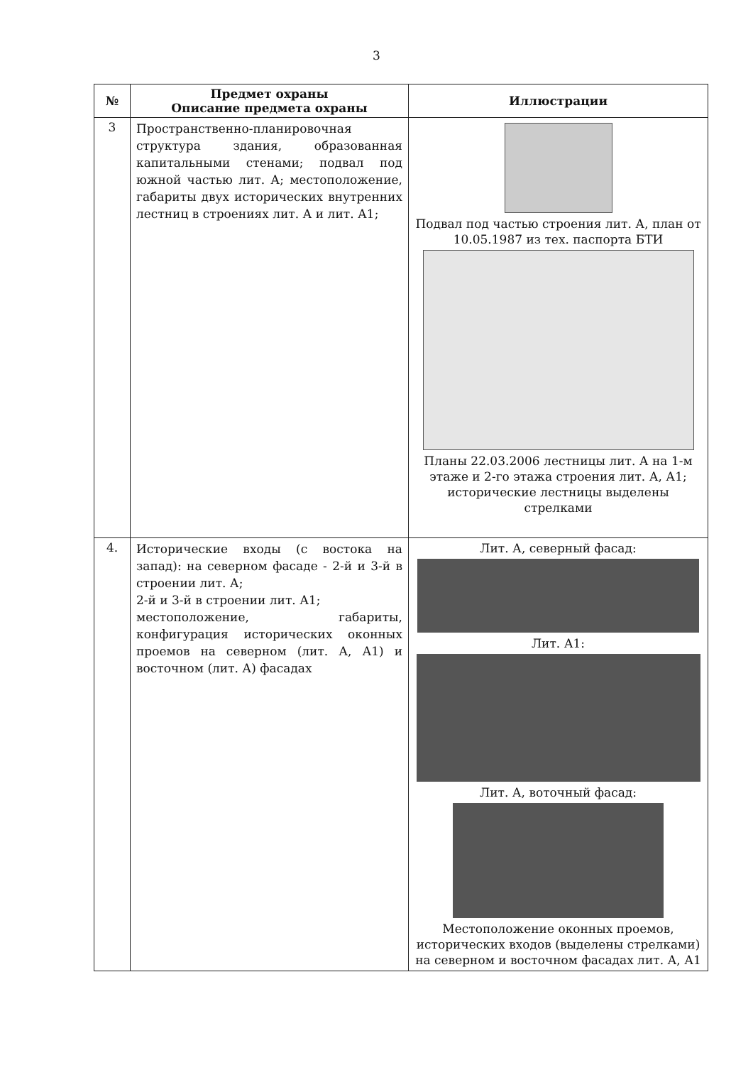3
| № | Предмет охраны Описание предмета охраны | Иллюстрации |
| --- | --- | --- |
| 3 | Пространственно-планировочная структура здания, образованная капитальными стенами; подвал под южной частью лит. А; местоположение, габариты двух исторических внутренних лестниц в строениях лит. А и лит. А1; | Подвал под частью строения лит. А, план от 10.05.1987 из тех. паспорта БТИ Планы 22.03.2006 лестницы лит. А на 1-м этаже и 2-го этажа строения лит. А, А1; исторические лестницы выделены стрелками |
| 4. | Исторические входы (с востока на запад): на северном фасаде - 2-й и 3-й в строении лит. А; 2-й и 3-й в строении лит. А1; местоположение, габариты, конфигурация исторических оконных проемов на северном (лит. А, А1) и восточном (лит. А) фасадах | Лит. А, северный фасад: Лит. А1: Лит. А, воточный фасад: Местоположение оконных проемов, исторических входов (выделены стрелками) на северном и восточном фасадах лит. А, А1 |